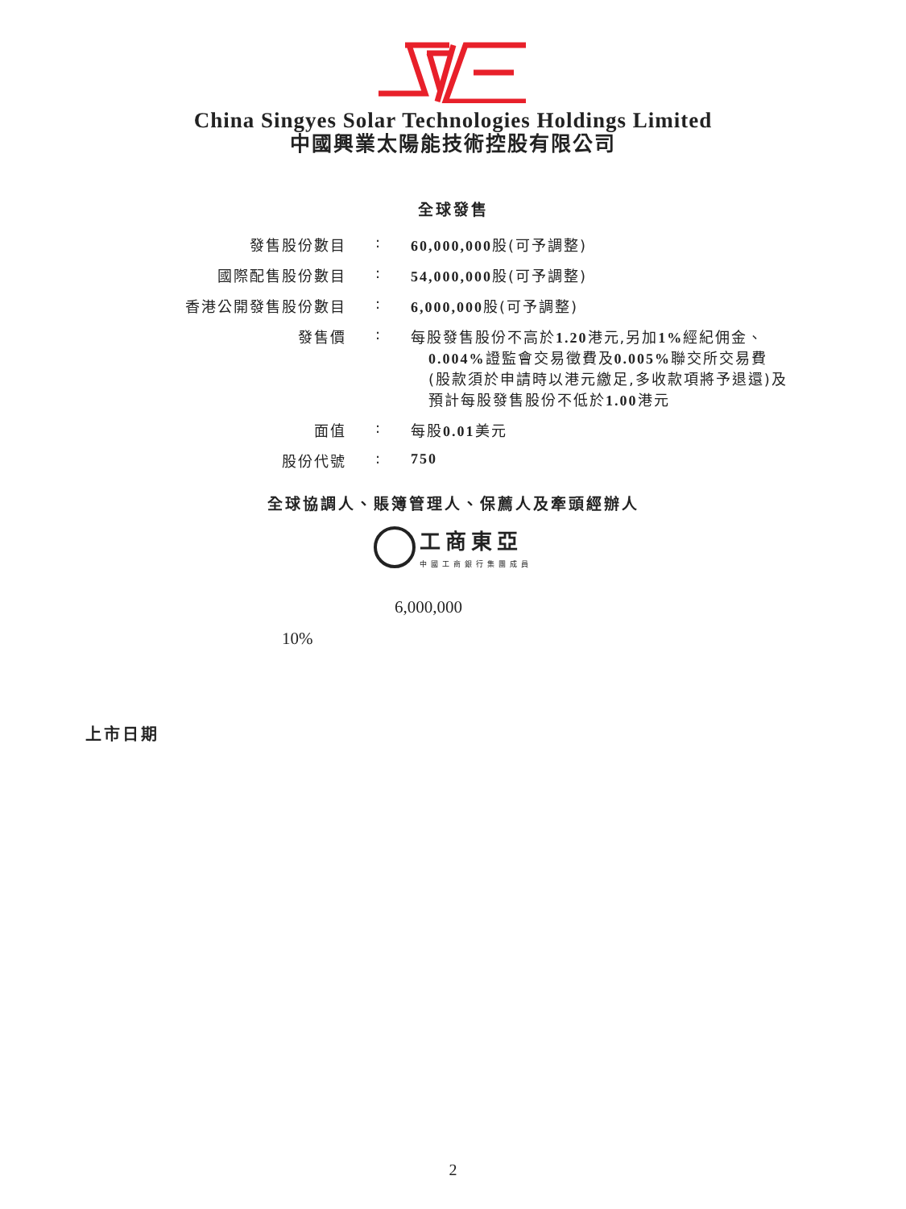China Singyes Solar Technologies Holdings Limited
中國興業太陽能技術控股有限公司
全球發售
| 發售股份數目 | : | 60,000,000 股(可予調整) |
| 國際配售股份數目 | : | 54,000,000 股(可予調整) |
| 香港公開發售股份數目 | : | 6,000,000 股(可予調整) |
| 發售價 | : | 每股發售股份不高於 1.20 港元,另加 1% 經紀佣金、 0.004% 證監會交易徵費及 0.005% 聯交所交易費 (股款須於申請時以港元繳足,多收款項將予退還)及 預計每股發售股份不低於 1.00 港元 |
| 面值 | : | 每股 0.01 美元 |
| 股份代號 | : | 750 |
全球協調人、賬簿管理人、保薦人及牽頭經辦人
工商東亞
中國工商銀行集團成員
6,000,000
10%
上市日期
2